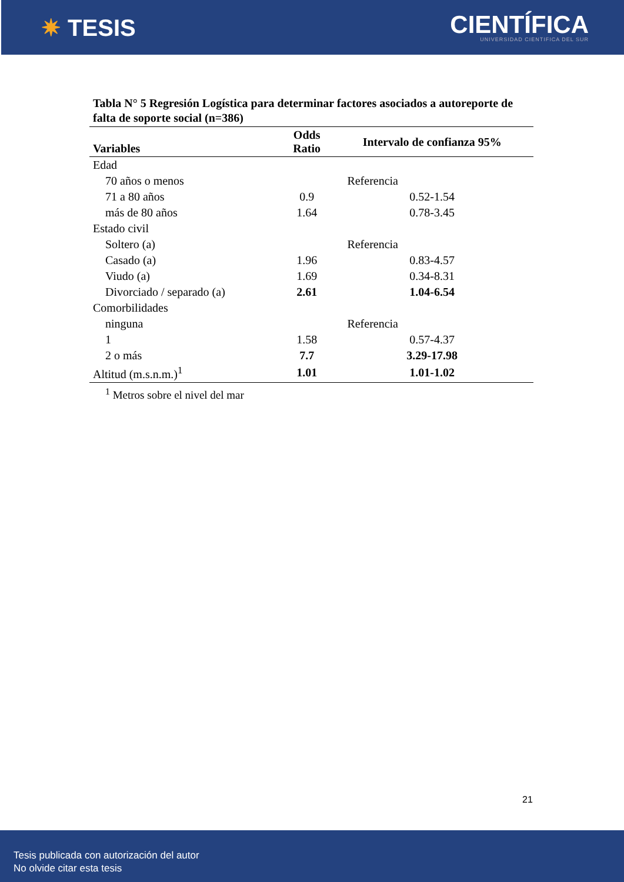✷ TESIS
CIENTÍFICA
UNIVERSIDAD CIENTIFICA DEL SUR
Tabla N° 5 Regresión Logística para determinar factores asociados a autoreporte de falta de soporte social (n=386)
| Variables | Odds Ratio | Intervalo de confianza 95% |
| --- | --- | --- |
| Edad | | |
| 70 años o menos | | Referencia |
| 71 a 80 años | 0.9 | 0.52-1.54 |
| más de 80 años | 1.64 | 0.78-3.45 |
| Estado civil | | |
| Soltero (a) | | Referencia |
| Casado (a) | 1.96 | 0.83-4.57 |
| Viudo (a) | 1.69 | 0.34-8.31 |
| Divorciado / separado (a) | 2.61 | 1.04-6.54 |
| Comorbilidades | | |
| ninguna | | Referencia |
| 1 | 1.58 | 0.57-4.37 |
| 2 o más | 7.7 | 3.29-17.98 |
| Altitud (m.s.n.m.)<sup>1</sup> | 1.01 | 1.01-1.02 |
<sup>1</sup> Metros sobre el nivel del mar
21
Tesis publicada con autorización del autor
No olvide citar esta tesis